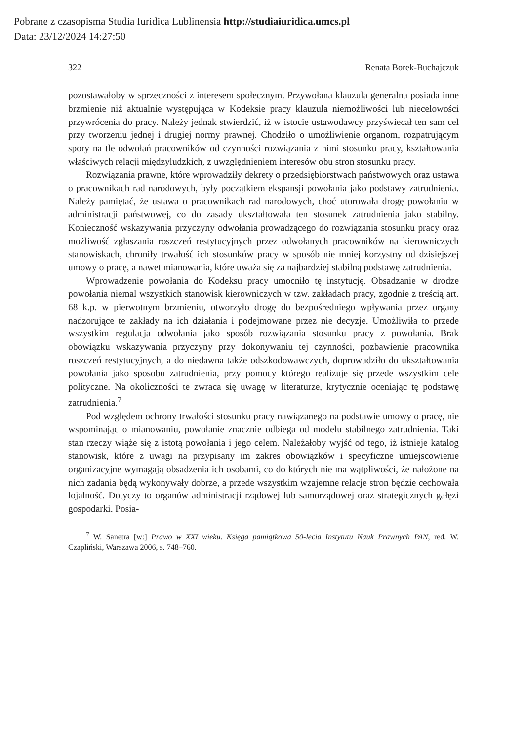Pobrane z czasopisma Studia Iuridica Lublinensia http://studiaiuridica.umcs.pl
Data: 23/12/2024 14:27:50
322 Renata Borek-Buchajczuk
pozostawałoby w sprzeczności z interesem społecznym. Przywołana klauzula generalna posiada inne brzmienie niż aktualnie występująca w Kodeksie pracy klauzula niemożliwości lub niecelowości przywrócenia do pracy. Należy jednak stwierdzić, iż w istocie ustawodawcy przyświecał ten sam cel przy tworzeniu jednej i drugiej normy prawnej. Chodziło o umożliwienie organom, rozpatrującym spory na tle odwołań pracowników od czynności rozwiązania z nimi stosunku pracy, kształtowania właściwych relacji międzyludzkich, z uwzględnieniem interesów obu stron stosunku pracy.
Rozwiązania prawne, które wprowadziły dekrety o przedsiębiorstwach państwowych oraz ustawa o pracownikach rad narodowych, były początkiem ekspansji powołania jako podstawy zatrudnienia. Należy pamiętać, że ustawa o pracownikach rad narodowych, choć utorowała drogę powołaniu w administracji państwowej, co do zasady ukształtowała ten stosunek zatrudnienia jako stabilny. Konieczność wskazywania przyczyny odwołania prowadzącego do rozwiązania stosunku pracy oraz możliwość zgłaszania roszczeń restytucyjnych przez odwołanych pracowników na kierowniczych stanowiskach, chroniły trwałość ich stosunków pracy w sposób nie mniej korzystny od dzisiejszej umowy o pracę, a nawet mianowania, które uważa się za najbardziej stabilną podstawę zatrudnienia.
Wprowadzenie powołania do Kodeksu pracy umocniło tę instytucję. Obsadzanie w drodze powołania niemal wszystkich stanowisk kierowniczych w tzw. zakładach pracy, zgodnie z treścią art. 68 k.p. w pierwotnym brzmieniu, otworzyło drogę do bezpośredniego wpływania przez organy nadzorujące te zakłady na ich działania i podejmowane przez nie decyzje. Umożliwiła to przede wszystkim regulacja odwołania jako sposób rozwiązania stosunku pracy z powołania. Brak obowiązku wskazywania przyczyny przy dokonywaniu tej czynności, pozbawienie pracownika roszczeń restytucyjnych, a do niedawna także odszkodowawczych, doprowadziło do ukształtowania powołania jako sposobu zatrudnienia, przy pomocy którego realizuje się przede wszystkim cele polityczne. Na okoliczności te zwraca się uwagę w literaturze, krytycznie oceniając tę podstawę zatrudnienia.<sup>7</sup>
Pod względem ochrony trwałości stosunku pracy nawiązanego na podstawie umowy o pracę, nie wspominając o mianowaniu, powołanie znacznie odbiega od modelu stabilnego zatrudnienia. Taki stan rzeczy wiąże się z istotą powołania i jego celem. Należałoby wyjść od tego, iż istnieje katalog stanowisk, które z uwagi na przypisany im zakres obowiązków i specyficzne umiejscowienie organizacyjne wymagają obsadzenia ich osobami, co do których nie ma wątpliwości, że nałożone na nich zadania będą wykonywały dobrze, a przede wszystkim wzajemne relacje stron będzie cechowała lojalność. Dotyczy to organów administracji rządowej lub samorządowej oraz strategicznych gałęzi gospodarki. Posia-
<sup>7</sup> W. Sanetra [w:] Prawo w XXI wieku. Księga pamiątkowa 50-lecia Instytutu Nauk Prawnych PAN, red. W. Czapliński, Warszawa 2006, s. 748–760.